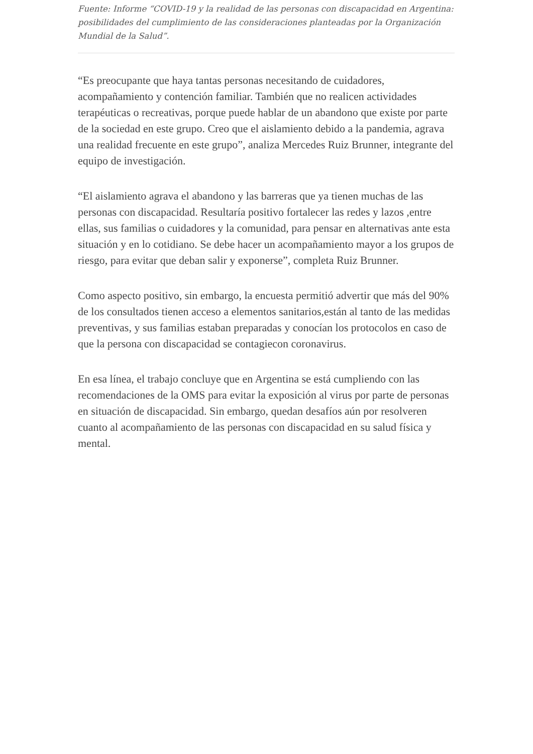Fuente: Informe “COVID-19 y la realidad de las personas con discapacidad en Argentina: posibilidades del cumplimiento de las consideraciones planteadas por la Organización Mundial de la Salud”.
“Es preocupante que haya tantas personas necesitando de cuidadores, acompañamiento y contención familiar. También que no realicen actividades terapéuticas o recreativas, porque puede hablar de un abandono que existe por parte de la sociedad en este grupo. Creo que el aislamiento debido a la pandemia, agrava una realidad frecuente en este grupo”, analiza Mercedes Ruiz Brunner, integrante del equipo de investigación.
“El aislamiento agrava el abandono y las barreras que ya tienen muchas de las personas con discapacidad. Resultaría positivo fortalecer las redes y lazos ,entre ellas, sus familias o cuidadores y la comunidad, para pensar en alternativas ante esta situación y en lo cotidiano. Se debe hacer un acompañamiento mayor a los grupos de riesgo, para evitar que deban salir y exponerse”, completa Ruiz Brunner.
Como aspecto positivo, sin embargo, la encuesta permitió advertir que más del 90% de los consultados tienen acceso a elementos sanitarios,están al tanto de las medidas preventivas, y sus familias estaban preparadas y conocían los protocolos en caso de que la persona con discapacidad se contagiecon coronavirus.
En esa línea, el trabajo concluye que en Argentina se está cumpliendo con las recomendaciones de la OMS para evitar la exposición al virus por parte de personas en situación de discapacidad. Sin embargo, quedan desafíos aún por resolveren cuanto al acompañamiento de las personas con discapacidad en su salud física y mental.